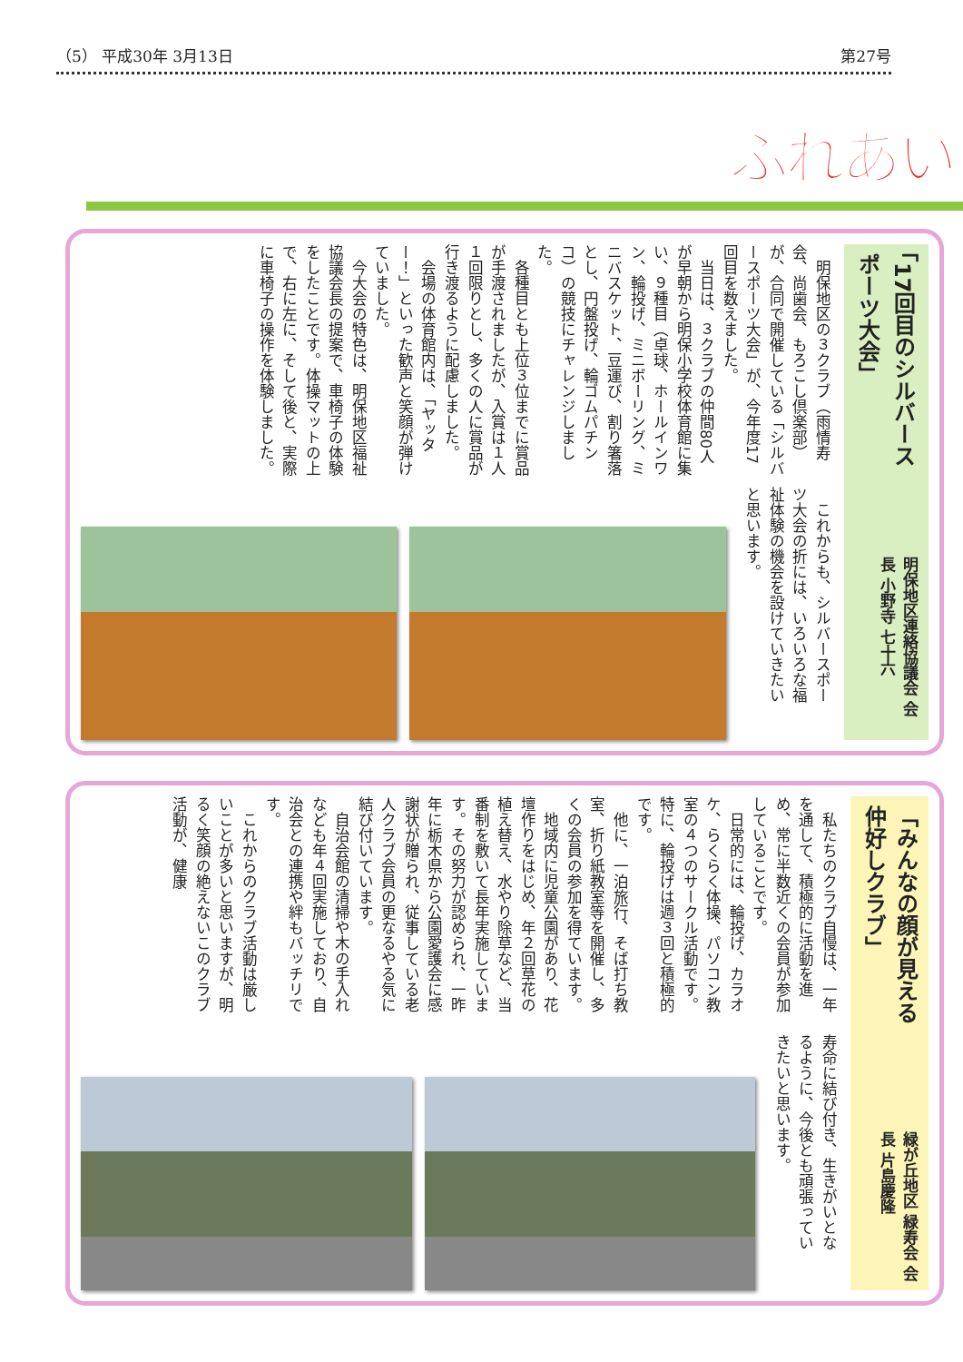（5） 平成30年 3月13日 第27号
ふれあい
「17回目のシルバースポーツ大会」
明保地区連絡協議会 会長 小野寺 七十六
明保地区の３クラブ（雨情寿会、尚歯会、もろこし倶楽部）が、合同で開催している「シルバースポーツ大会」が、今年度17回目を数えました。
当日は、３クラブの仲間80人が早朝から明保小学校体育館に集い、９種目（卓球、ホールインワン、輪投げ、ミニボーリング、ミニバスケット、豆運び、割り箸落とし、円盤投げ、輪ゴムパチンコ）の競技にチャレンジしました。
各種目とも上位３位までに賞品が手渡されましたが、入賞は１人１回限りとし、多くの人に賞品が行き渡るように配慮しました。
会場の体育館内は、「ヤッター！」といった歓声と笑顔が弾けていました。
今大会の特色は、明保地区福祉協議会長の提案で、車椅子の体験をしたことです。体操マットの上で、右に左に、そして後と、実際に車椅子の操作を体験しました。
これからも、シルバースポーツ大会の折には、いろいろな福祉体験の機会を設けていきたいと思います。
「みんなの顔が見える仲好しクラブ」
緑が丘地区 緑寿会 会長 片島慶隆
私たちのクラブ自慢は、一年を通して、積極的に活動を進め、常に半数近くの会員が参加していることです。
日常的には、輪投げ、カラオケ、らくらく体操、パソコン教室の４つのサークル活動です。特に、輪投げは週３回と積極的です。
他に、一泊旅行、そば打ち教室、折り紙教室等を開催し、多くの会員の参加を得ています。
地域内に児童公園があり、花壇作りをはじめ、年２回草花の植え替え、水やり除草など、当番制を敷いて長年実施しています。その努力が認められ、一昨年に栃木県から公園愛護会に感謝状が贈られ、従事している老人クラブ会員の更なるやる気に結び付いています。
自治会館の清掃や木の手入れなども年４回実施しており、自治会との連携や絆もバッチリです。
これからのクラブ活動は厳しいことが多いと思いますが、明るく笑顔の絶えないこのクラブ活動が、健康
寿命に結び付き、生きがいとなるように、今後とも頑張っていきたいと思います。